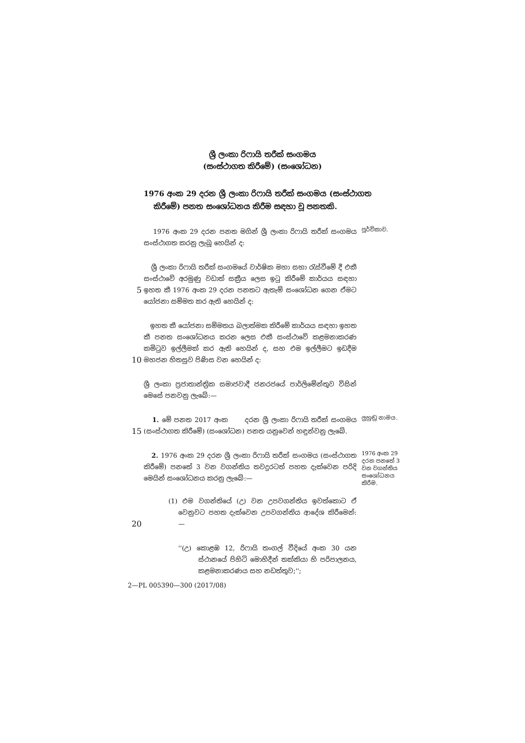ශ්‍රී ලංකා රිෆායි තරීක් සංගමය
(සංස්ථාගත කිරීමේ) (සංශෝධන)
1976 අංක 29 දරන ශ්‍රී ලංකා රිෆායි තරීක් සංගමය (සංස්ථාගත කිරීමේ) පනත සංශෝධනය කිරීම සඳහා වූ පනතකි.
1976 අංක 29 දරන පනත මගින් ශ්‍රී ලංකා රිෆායි තරීක් සංගමය සංස්ථාගත කරනු ලැබූ හෙයින් ද:
පූර්විකාව.
5
ශ්‍රී ලංකා රිෆායි තරීක් සංගමයේ වාර්ෂික මහා සභා රැස්වීමේ දී එකී සංස්ථාවේ අරමුණු වඩාත් සක්‍රීය ලෙස ඉටු කිරීමේ කාර්යය සඳහා ඉහත කී 1976 අංක 29 දරන පනතට ඇතැම් සංශෝධන ගෙන ඒමට යෝජනා සම්මත කර ඇති හෙයින් ද:
10
ඉහත කී යෝජනා සම්මතය බලාත්මක කිරීමේ කාර්යය සඳහා ඉහත කී පනත සංශෝධනය කරන ලෙස එකී සංස්ථාවේ කළමනාකරණ කමිටුව ඉල්ලීමක් කර ඇති හෙයින් ද, සහ එම ඉල්ලීමට ඉඩදීම මහජන හිතසුව පිණිස වන හෙයින් ද:
ශ්‍රී ලංකා ප්‍රජාතාන්ත්‍රික සමාජවාදී ජනරජයේ පාර්ලිමේන්තුව විසින් මෙසේ පනවනු ලැබේ:—
15
1. මේ පනත 2017 අංක දරන ශ්‍රී ලංකා රිෆායි තරීක් සංගමය (සංස්ථාගත කිරීමේ) (සංශෝධන) පනත යනුවෙන් හඳුන්වනු ලැබේ.
ලුහුඬු නාමය.
20
2. 1976 අංක 29 දරන ශ්‍රී ලංකා රිෆායි තරීක් සංගමය (සංස්ථාගත කිරීමේ) පනතේ 3 වන වගන්තිය තවදුරටත් පහත දැක්වෙන පරිදි මෙයින් සංශෝධනය කරනු ලැබේ:—
(1) එම වගන්තියේ (උ) වන උපවගන්තිය ඉවත්කොට ඒ වෙනුවට පහත දැක්වෙන උපවගන්තිය ආදේශ කිරීමෙන්:—
1976 අංක 29 දරන පනතේ 3 වන වගන්තිය සංශෝධනය කිරීම.
''(උ) කොළඹ 12, රිෆායි තංගල් වීදියේ අංක 30 යන ස්ථානයේ පිහිටි මොහිදීන් තක්කියා හි පරිපාලනය, කළමනාකරණය සහ නඩත්තුව;'';
2—PL 005390—300 (2017/08)